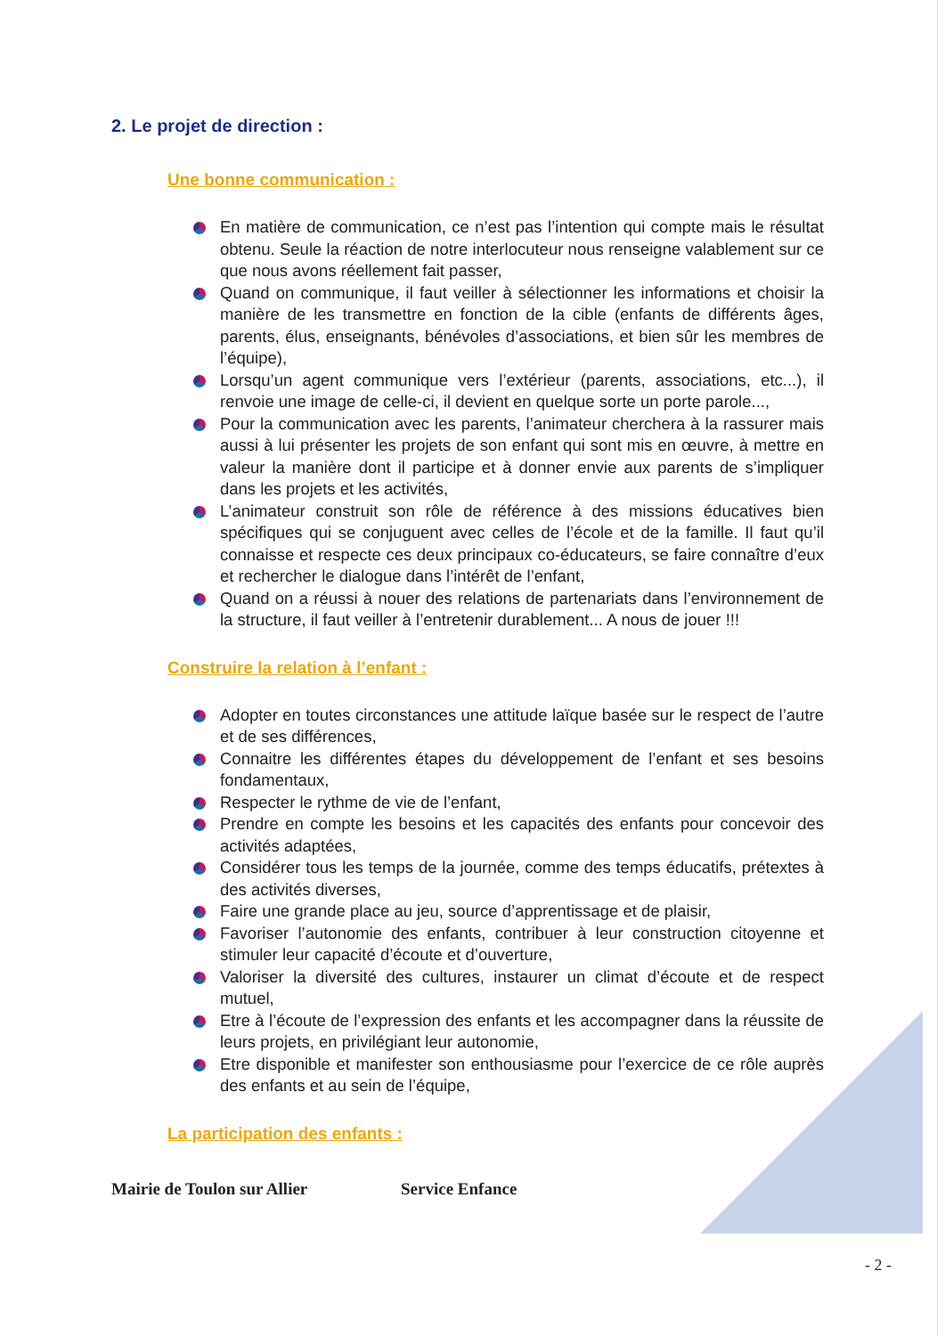2. Le projet de direction :
Une bonne communication :
En matière de communication, ce n’est pas l’intention qui compte mais le résultat obtenu. Seule la réaction de notre interlocuteur nous renseigne valablement sur ce que nous avons réellement fait passer,
Quand on communique, il faut veiller à sélectionner les informations et choisir la manière de les transmettre en fonction de la cible (enfants de différents âges, parents, élus, enseignants, bénévoles d’associations, et bien sûr les membres de l’équipe),
Lorsqu’un agent communique vers l’extérieur (parents, associations, etc...), il renvoie une image de celle-ci, il devient en quelque sorte un porte parole...,
Pour la communication avec les parents, l’animateur cherchera à la rassurer mais aussi à lui présenter les projets de son enfant qui sont mis en œuvre, à mettre en valeur la manière dont il participe et à donner envie aux parents de s’impliquer dans les projets et les activités,
L’animateur construit son rôle de référence à des missions éducatives bien spécifiques qui se conjuguent avec celles de l’école et de la famille. Il faut qu’il connaisse et respecte ces deux principaux co-éducateurs, se faire connaître d’eux et rechercher le dialogue dans l’intérêt de l’enfant,
Quand on a réussi à nouer des relations de partenariats dans l’environnement de la structure, il faut veiller à l’entretenir durablement... A nous de jouer !!!
Construire la relation à l’enfant :
Adopter en toutes circonstances une attitude laïque basée sur le respect de l’autre et de ses différences,
Connaitre les différentes étapes du développement de l’enfant et ses besoins fondamentaux,
Respecter le rythme de vie de l’enfant,
Prendre en compte les besoins et les capacités des enfants pour concevoir des activités adaptées,
Considérer tous les temps de la journée, comme des temps éducatifs, prétextes à des activités diverses,
Faire une grande place au jeu, source d’apprentissage et de plaisir,
Favoriser l’autonomie des enfants, contribuer à leur construction citoyenne et stimuler leur capacité d’écoute et d’ouverture,
Valoriser la diversité des cultures, instaurer un climat d’écoute et de respect mutuel,
Etre à l’écoute de l’expression des enfants et les accompagner dans la réussite de leurs projets, en privilégiant leur autonomie,
Etre disponible et manifester son enthousiasme pour l’exercice de ce rôle auprès des enfants et au sein de l’équipe,
La participation des enfants :
Mairie de Toulon sur Allier Service Enfance
- 2 -